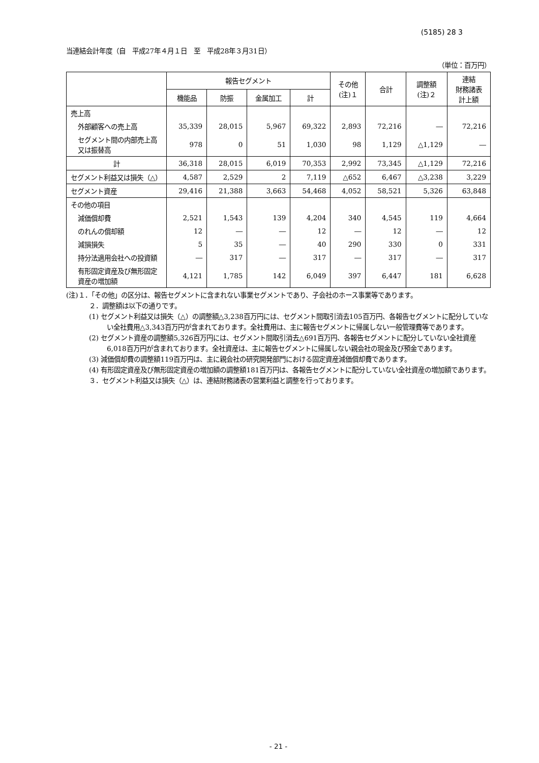(5185) 28 3
当連結会計年度（自　平成27年４月１日　至　平成28年３月31日）
（単位：百万円）
| | 報告セグメント | | | | その他 (注)１ | 合計 | 調整額 (注)２ | 連結 財務諸表 計上額 |
| --- | --- | --- | --- | --- | --- | --- | --- | --- |
| | 機能品 | 防振 | 金属加工 | 計 | | | | |
| 売上高 | | | | | | | | |
| 外部顧客への売上高 | 35,339 | 28,015 | 5,967 | 69,322 | 2,893 | 72,216 | ― | 72,216 |
| セグメント間の内部売上高又は振替高 | 978 | 0 | 51 | 1,030 | 98 | 1,129 | △1,129 | ― |
| 計 | 36,318 | 28,015 | 6,019 | 70,353 | 2,992 | 73,345 | △1,129 | 72,216 |
| セグメント利益又は損失（△） | 4,587 | 2,529 | 2 | 7,119 | △652 | 6,467 | △3,238 | 3,229 |
| セグメント資産 | 29,416 | 21,388 | 3,663 | 54,468 | 4,052 | 58,521 | 5,326 | 63,848 |
| その他の項目 | | | | | | | | |
| 減価償却費 | 2,521 | 1,543 | 139 | 4,204 | 340 | 4,545 | 119 | 4,664 |
| のれんの償却額 | 12 | ― | ― | 12 | ― | 12 | ― | 12 |
| 減損損失 | 5 | 35 | ― | 40 | 290 | 330 | 0 | 331 |
| 持分法適用会社への投資額 | ― | 317 | ― | 317 | ― | 317 | ― | 317 |
| 有形固定資産及び無形固定資産の増加額 | 4,121 | 1,785 | 142 | 6,049 | 397 | 6,447 | 181 | 6,628 |
(注)１．「その他」の区分は、報告セグメントに含まれない事業セグメントであり、子会社のホース事業等であります。
２．調整額は以下の通りです。
(1) セグメント利益又は損失（△）の調整額△3,238百万円には、セグメント間取引消去105百万円、各報告セグメントに配分していない全社費用△3,343百万円が含まれております。全社費用は、主に報告セグメントに帰属しない一般管理費等であります。
(2) セグメント資産の調整額5,326百万円には、セグメント間取引消去△691百万円、各報告セグメントに配分していない全社資産6,018百万円が含まれております。全社資産は、主に報告セグメントに帰属しない親会社の現金及び預金であります。
(3) 減価償却費の調整額119百万円は、主に親会社の研究開発部門における固定資産減価償却費であります。
(4) 有形固定資産及び無形固定資産の増加額の調整額181百万円は、各報告セグメントに配分していない全社資産の増加額であります。
３．セグメント利益又は損失（△）は、連結財務諸表の営業利益と調整を行っております。
- 21 -